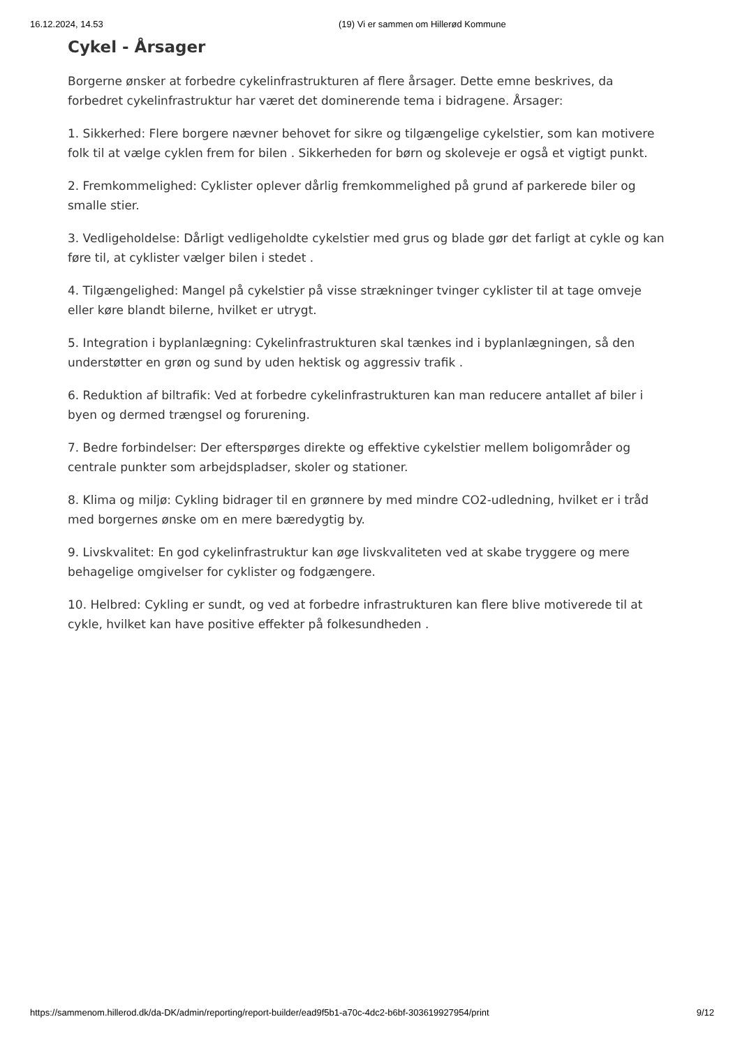16.12.2024, 14.53 (19) Vi er sammen om Hillerød Kommune
Cykel - Årsager
Borgerne ønsker at forbedre cykelinfrastrukturen af flere årsager. Dette emne beskrives, da forbedret cykelinfrastruktur har været det dominerende tema i bidragene. Årsager:
1. Sikkerhed: Flere borgere nævner behovet for sikre og tilgængelige cykelstier, som kan motivere folk til at vælge cyklen frem for bilen . Sikkerheden for børn og skoleveje er også et vigtigt punkt.
2. Fremkommelighed: Cyklister oplever dårlig fremkommelighed på grund af parkerede biler og smalle stier.
3. Vedligeholdelse: Dårligt vedligeholdte cykelstier med grus og blade gør det farligt at cykle og kan føre til, at cyklister vælger bilen i stedet .
4. Tilgængelighed: Mangel på cykelstier på visse strækninger tvinger cyklister til at tage omveje eller køre blandt bilerne, hvilket er utrygt.
5. Integration i byplanlægning: Cykelinfrastrukturen skal tænkes ind i byplanlægningen, så den understøtter en grøn og sund by uden hektisk og aggressiv trafik .
6. Reduktion af biltrafik: Ved at forbedre cykelinfrastrukturen kan man reducere antallet af biler i byen og dermed trængsel og forurening.
7. Bedre forbindelser: Der efterspørges direkte og effektive cykelstier mellem boligområder og centrale punkter som arbejdspladser, skoler og stationer.
8. Klima og miljø: Cykling bidrager til en grønnere by med mindre CO2-udledning, hvilket er i tråd med borgernes ønske om en mere bæredygtig by.
9. Livskvalitet: En god cykelinfrastruktur kan øge livskvaliteten ved at skabe tryggere og mere behagelige omgivelser for cyklister og fodgængere.
10. Helbred: Cykling er sundt, og ved at forbedre infrastrukturen kan flere blive motiverede til at cykle, hvilket kan have positive effekter på folkesundheden .
https://sammenom.hillerod.dk/da-DK/admin/reporting/report-builder/ead9f5b1-a70c-4dc2-b6bf-303619927954/print 9/12